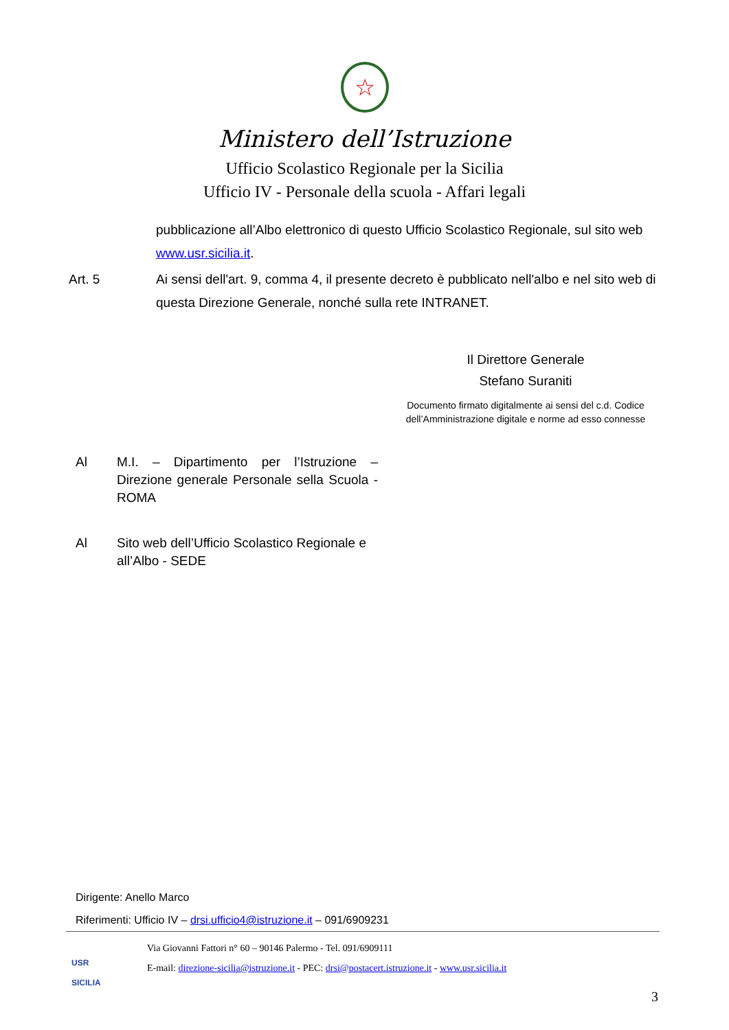☆
Ministero dell’Istruzione
Ufficio Scolastico Regionale per la Sicilia
Ufficio IV - Personale della scuola - Affari legali
pubblicazione all’Albo elettronico di questo Ufficio Scolastico Regionale, sul sito web www.usr.sicilia.it.
Art. 5 Ai sensi dell'art. 9, comma 4, il presente decreto è pubblicato nell'albo e nel sito web di questa Direzione Generale, nonché sulla rete INTRANET.
Il Direttore Generale
Stefano Suraniti
Documento firmato digitalmente ai sensi del c.d. Codice dell’Amministrazione digitale e norme ad esso connesse
Al M.I. – Dipartimento per l’Istruzione – Direzione generale Personale sella Scuola - ROMA
Al Sito web dell’Ufficio Scolastico Regionale e all’Albo - SEDE
Dirigente: Anello Marco
Riferimenti: Ufficio IV – drsi.ufficio4@istruzione.it – 091/6909231
USR
SICILIA
Via Giovanni Fattori n° 60 – 90146 Palermo - Tel. 091/6909111
E-mail: direzione-sicilia@istruzione.it - PEC: drsi@postacert.istruzione.it - www.usr.sicilia.it
3